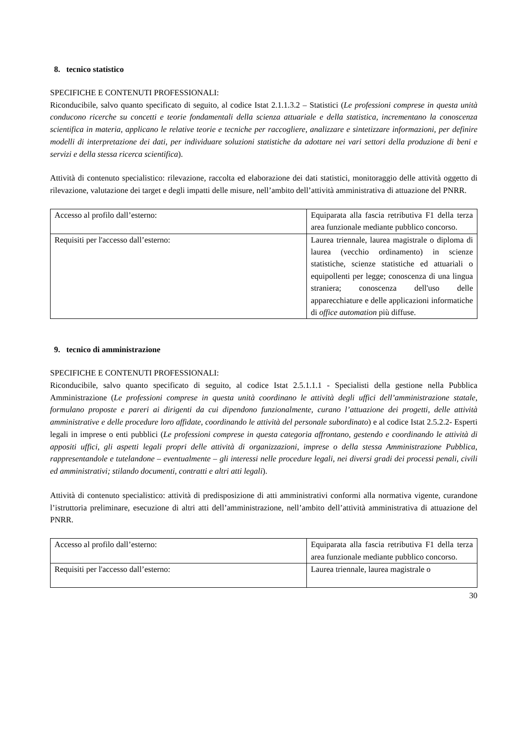8. tecnico statistico
SPECIFICHE E CONTENUTI PROFESSIONALI:
Riconducibile, salvo quanto specificato di seguito, al codice Istat 2.1.1.3.2 – Statistici (Le professioni comprese in questa unità conducono ricerche su concetti e teorie fondamentali della scienza attuariale e della statistica, incrementano la conoscenza scientifica in materia, applicano le relative teorie e tecniche per raccogliere, analizzare e sintetizzare informazioni, per definire modelli di interpretazione dei dati, per individuare soluzioni statistiche da adottare nei vari settori della produzione di beni e servizi e della stessa ricerca scientifica).
Attività di contenuto specialistico: rilevazione, raccolta ed elaborazione dei dati statistici, monitoraggio delle attività oggetto di rilevazione, valutazione dei target e degli impatti delle misure, nell’ambito dell’attività amministrativa di attuazione del PNRR.
| Accesso al profilo dall’esterno: | Equiparata alla fascia retributiva F1 della terza area funzionale mediante pubblico concorso. |
| Requisiti per l'accesso dall’esterno: | Laurea triennale, laurea magistrale o diploma di laurea (vecchio ordinamento) in scienze statistiche, scienze statistiche ed attuariali o equipollenti per legge; conoscenza di una lingua straniera; conoscenza dell'uso delle apparecchiature e delle applicazioni informatiche di office automation più diffuse. |
9. tecnico di amministrazione
SPECIFICHE E CONTENUTI PROFESSIONALI:
Riconducibile, salvo quanto specificato di seguito, al codice Istat 2.5.1.1.1 - Specialisti della gestione nella Pubblica Amministrazione (Le professioni comprese in questa unità coordinano le attività degli uffici dell’amministrazione statale, formulano proposte e pareri ai dirigenti da cui dipendono funzionalmente, curano l’attuazione dei progetti, delle attività amministrative e delle procedure loro affidate, coordinando le attività del personale subordinato) e al codice Istat 2.5.2.2- Esperti legali in imprese o enti pubblici (Le professioni comprese in questa categoria affrontano, gestendo e coordinando le attività di appositi uffici, gli aspetti legali propri delle attività di organizzazioni, imprese o della stessa Amministrazione Pubblica, rappresentandole e tutelandone – eventualmente – gli interessi nelle procedure legali, nei diversi gradi dei processi penali, civili ed amministrativi; stilando documenti, contratti e altri atti legali).
Attività di contenuto specialistico: attività di predisposizione di atti amministrativi conformi alla normativa vigente, curandone l’istruttoria preliminare, esecuzione di altri atti dell’amministrazione, nell’ambito dell’attività amministrativa di attuazione del PNRR.
| Accesso al profilo dall’esterno: | Equiparata alla fascia retributiva F1 della terza area funzionale mediante pubblico concorso. |
| Requisiti per l'accesso dall’esterno: | Laurea triennale, laurea magistrale o |
30